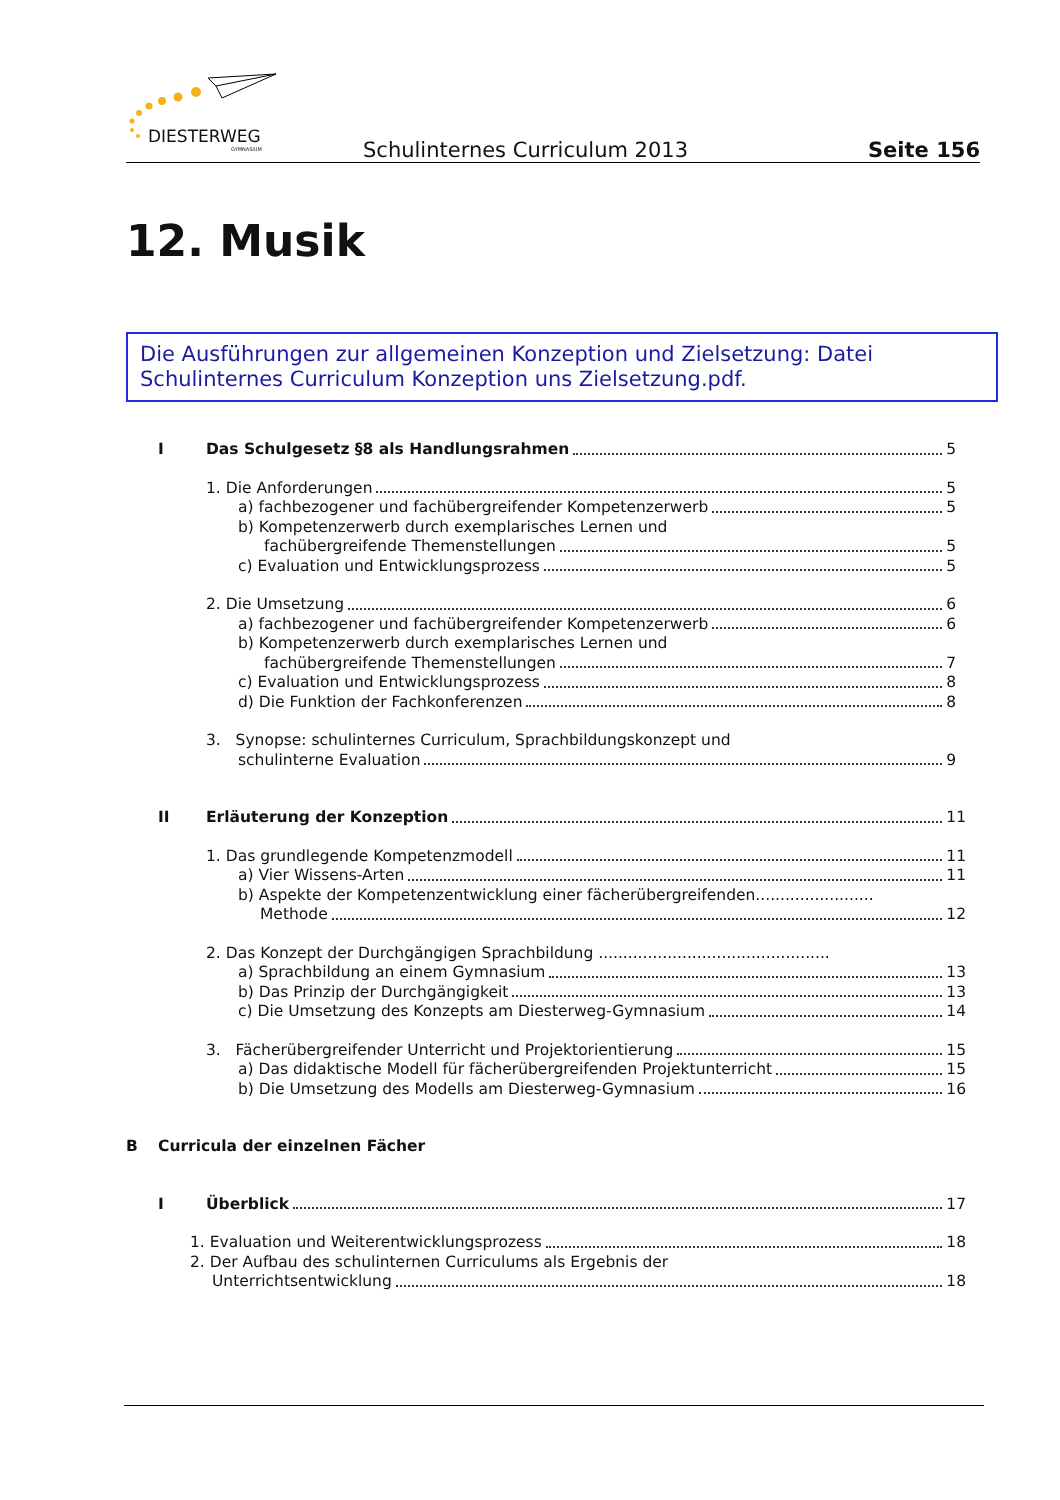DIESTERWEG
GYMNASIUM
Schulinternes Curriculum 2013 Seite 156
12. Musik
Die Ausführungen zur allgemeinen Konzeption und Zielsetzung: Datei Schulinternes Curriculum Konzeption uns Zielsetzung.pdf.
I Das Schulgesetz §8 als Handlungsrahmen 5
1. Die Anforderungen 5
a) fachbezogener und fachübergreifender Kompetenzerwerb 5
b) Kompetenzerwerb durch exemplarisches Lernen und
fachübergreifende Themenstellungen 5
c) Evaluation und Entwicklungsprozess 5
2. Die Umsetzung 6
a) fachbezogener und fachübergreifender Kompetenzerwerb 6
b) Kompetenzerwerb durch exemplarisches Lernen und
fachübergreifende Themenstellungen 7
c) Evaluation und Entwicklungsprozess 8
d) Die Funktion der Fachkonferenzen 8
3. Synopse: schulinternes Curriculum, Sprachbildungskonzept und
schulinterne Evaluation 9
II Erläuterung der Konzeption 11
1. Das grundlegende Kompetenzmodell 11
a) Vier Wissens-Arten 11
b) Aspekte der Kompetenzentwicklung einer fächerübergreifenden........................
Methode 12
2. Das Konzept der Durchgängigen Sprachbildung ...............................................
a) Sprachbildung an einem Gymnasium 13
b) Das Prinzip der Durchgängigkeit 13
c) Die Umsetzung des Konzepts am Diesterweg-Gymnasium 14
3. Fächerübergreifender Unterricht und Projektorientierung 15
a) Das didaktische Modell für fächerübergreifenden Projektunterricht 15
b) Die Umsetzung des Modells am Diesterweg-Gymnasium 16
B Curricula der einzelnen Fächer
I Überblick 17
1. Evaluation und Weiterentwicklungsprozess 18
2. Der Aufbau des schulinternen Curriculums als Ergebnis der
Unterrichtsentwicklung 18